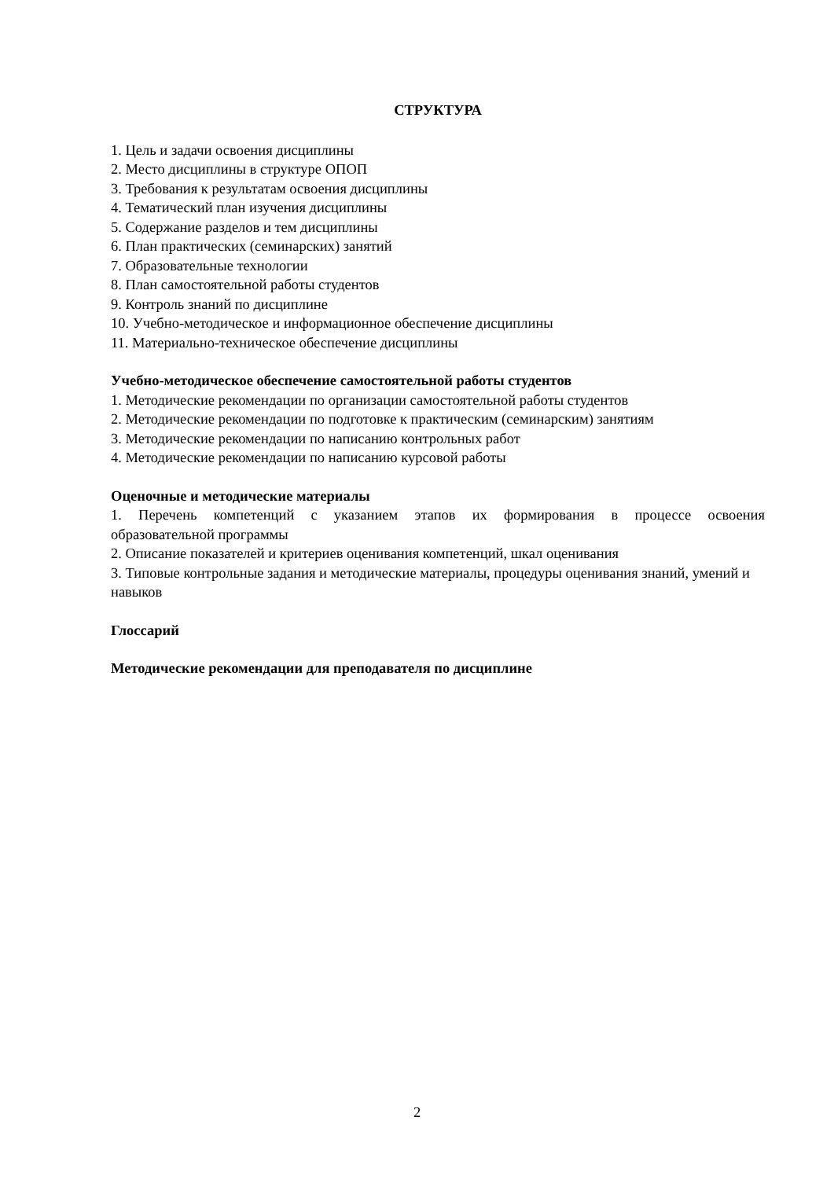СТРУКТУРА
1. Цель и задачи освоения дисциплины
2. Место дисциплины в структуре ОПОП
3. Требования к результатам освоения дисциплины
4. Тематический план изучения дисциплины
5. Содержание разделов и тем дисциплины
6. План практических (семинарских) занятий
7. Образовательные технологии
8. План самостоятельной работы студентов
9. Контроль знаний по дисциплине
10. Учебно-методическое и информационное обеспечение дисциплины
11. Материально-техническое обеспечение дисциплины
Учебно-методическое обеспечение самостоятельной работы студентов
1. Методические рекомендации по организации самостоятельной работы студентов
2. Методические рекомендации по подготовке к практическим (семинарским) занятиям
3. Методические рекомендации по написанию контрольных работ
4. Методические рекомендации по написанию курсовой работы
Оценочные и методические материалы
1. Перечень компетенций с указанием этапов их формирования в процессе освоения
образовательной программы
2. Описание показателей и критериев оценивания компетенций, шкал оценивания
3. Типовые контрольные задания и методические материалы, процедуры оценивания знаний, умений и навыков
Глоссарий
Методические рекомендации для преподавателя по дисциплине
2